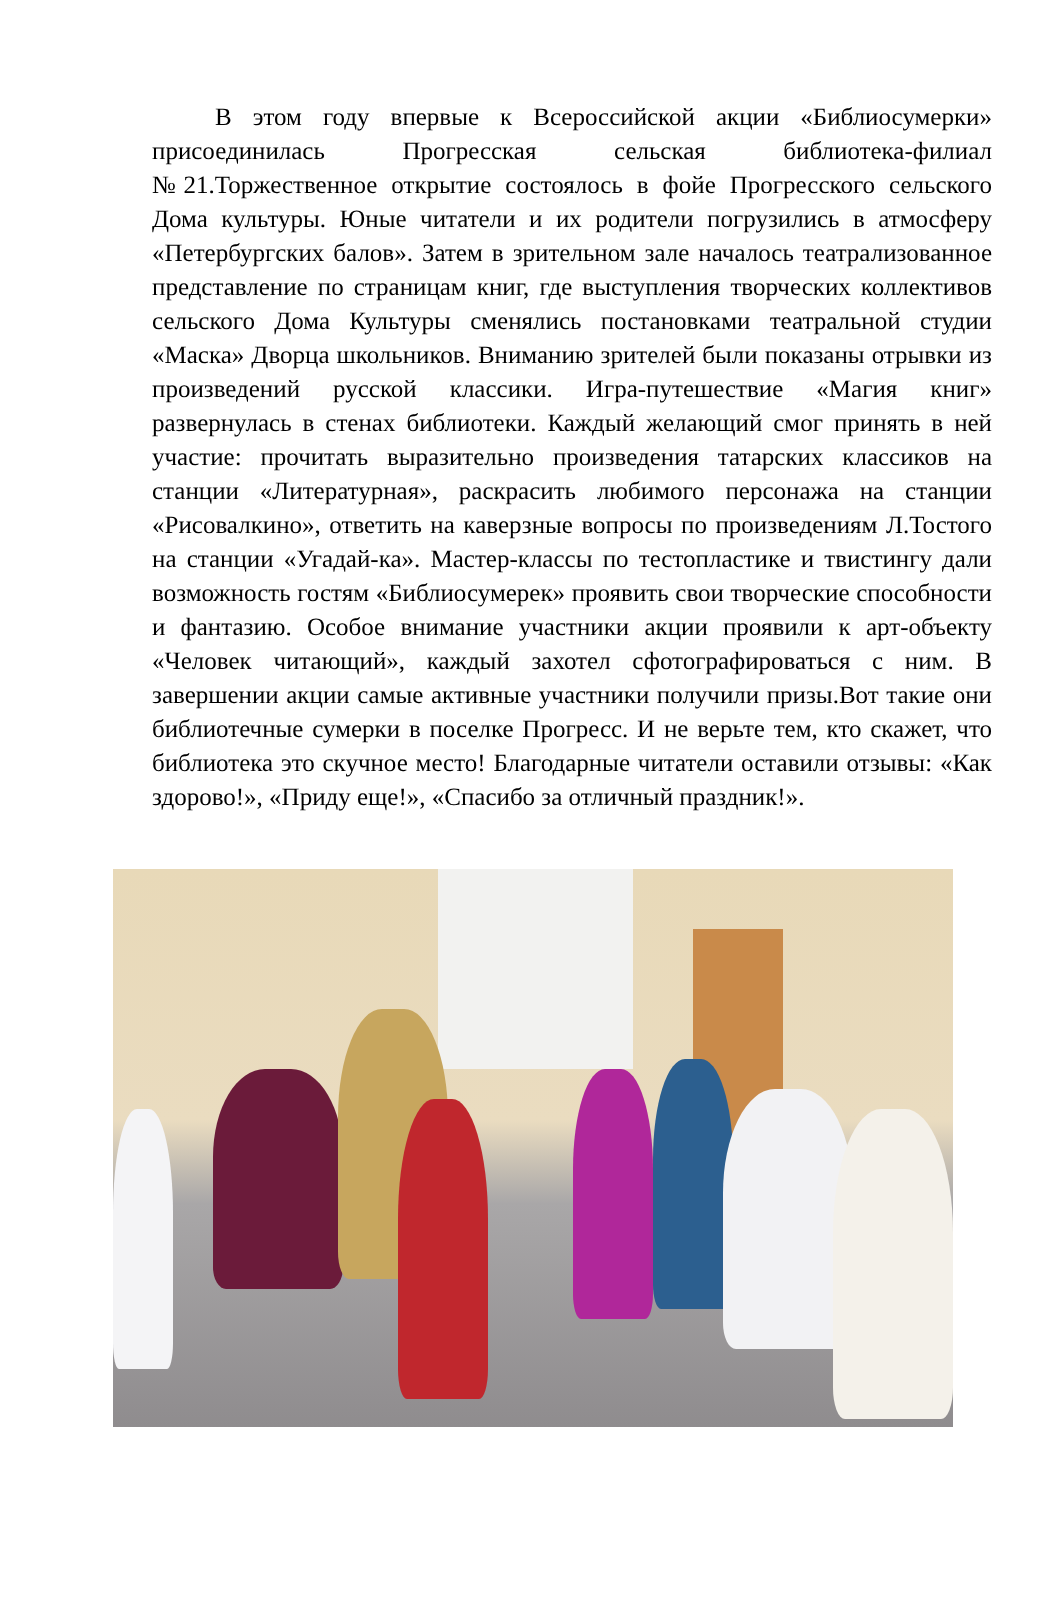В этом году впервые к Всероссийской акции «Библиосумерки» присоединилась Прогресская сельская библиотека-филиал №21.Торжественное открытие состоялось в фойе Прогресского сельского Дома культуры. Юные читатели и их родители погрузились в атмосферу «Петербургских балов». Затем в зрительном зале началось театрализованное представление по страницам книг, где выступления творческих коллективов сельского Дома Культуры сменялись постановками театральной студии «Маска» Дворца школьников. Вниманию зрителей были показаны отрывки из произведений русской классики. Игра-путешествие «Магия книг» развернулась в стенах библиотеки. Каждый желающий смог принять в ней участие: прочитать выразительно произведения татарских классиков на станции «Литературная», раскрасить любимого персонажа на станции «Рисовалкино», ответить на каверзные вопросы по произведениям Л.Тостого на станции «Угадай-ка». Мастер-классы по тестопластике и твистингу дали возможность гостям «Библиосумерек» проявить свои творческие способности и фантазию. Особое внимание участники акции проявили к арт-объекту «Человек читающий», каждый захотел сфотографироваться с ним. В завершении акции самые активные участники получили призы.Вот такие они библиотечные сумерки в поселке Прогресс. И не верьте тем, кто скажет, что библиотека это скучное место! Благодарные читатели оставили отзывы: «Как здорово!», «Приду еще!», «Спасибо за отличный праздник!».